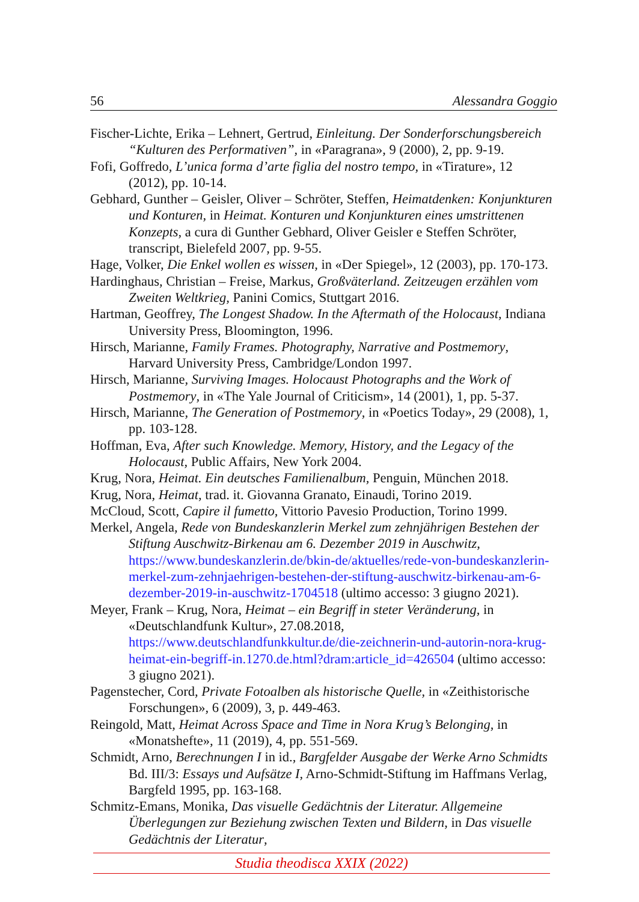56 Alessandra Goggio
Fischer-Lichte, Erika – Lehnert, Gertrud, Einleitung. Der Sonderforschungsbereich “Kulturen des Performativen”, in «Paragrana», 9 (2000), 2, pp. 9-19.
Fofi, Goffredo, L’unica forma d’arte figlia del nostro tempo, in «Tirature», 12 (2012), pp. 10-14.
Gebhard, Gunther – Geisler, Oliver – Schröter, Steffen, Heimatdenken: Konjunkturen und Konturen, in Heimat. Konturen und Konjunkturen eines umstrittenen Konzepts, a cura di Gunther Gebhard, Oliver Geisler e Steffen Schröter, transcript, Bielefeld 2007, pp. 9-55.
Hage, Volker, Die Enkel wollen es wissen, in «Der Spiegel», 12 (2003), pp. 170-173.
Hardinghaus, Christian – Freise, Markus, Großväterland. Zeitzeugen erzählen vom Zweiten Weltkrieg, Panini Comics, Stuttgart 2016.
Hartman, Geoffrey, The Longest Shadow. In the Aftermath of the Holocaust, Indiana University Press, Bloomington, 1996.
Hirsch, Marianne, Family Frames. Photography, Narrative and Postmemory, Harvard University Press, Cambridge/London 1997.
Hirsch, Marianne, Surviving Images. Holocaust Photographs and the Work of Postmemory, in «The Yale Journal of Criticism», 14 (2001), 1, pp. 5-37.
Hirsch, Marianne, The Generation of Postmemory, in «Poetics Today», 29 (2008), 1, pp. 103-128.
Hoffman, Eva, After such Knowledge. Memory, History, and the Legacy of the Holocaust, Public Affairs, New York 2004.
Krug, Nora, Heimat. Ein deutsches Familienalbum, Penguin, München 2018.
Krug, Nora, Heimat, trad. it. Giovanna Granato, Einaudi, Torino 2019.
McCloud, Scott, Capire il fumetto, Vittorio Pavesio Production, Torino 1999.
Merkel, Angela, Rede von Bundeskanzlerin Merkel zum zehnjährigen Bestehen der Stiftung Auschwitz-Birkenau am 6. Dezember 2019 in Auschwitz, https://www.bundeskanzlerin.de/bkin-de/aktuelles/rede-von-bundeskanzlerin-merkel-zum-zehnjaehrigen-bestehen-der-stiftung-auschwitz-birkenau-am-6-dezember-2019-in-auschwitz-1704518 (ultimo accesso: 3 giugno 2021).
Meyer, Frank – Krug, Nora, Heimat – ein Begriff in steter Veränderung, in «Deutschlandfunk Kultur», 27.08.2018, https://www.deutschlandfunkkultur.de/die-zeichnerin-und-autorin-nora-krug-heimat-ein-begriff-in.1270.de.html?dram:article_id=426504 (ultimo accesso: 3 giugno 2021).
Pagenstecher, Cord, Private Fotoalben als historische Quelle, in «Zeithistorische Forschungen», 6 (2009), 3, p. 449-463.
Reingold, Matt, Heimat Across Space and Time in Nora Krug’s Belonging, in «Monatshefte», 11 (2019), 4, pp. 551-569.
Schmidt, Arno, Berechnungen I in id., Bargfelder Ausgabe der Werke Arno Schmidts Bd. III/3: Essays und Aufsätze I, Arno-Schmidt-Stiftung im Haffmans Verlag, Bargfeld 1995, pp. 163-168.
Schmitz-Emans, Monika, Das visuelle Gedächtnis der Literatur. Allgemeine Überlegungen zur Beziehung zwischen Texten und Bildern, in Das visuelle Gedächtnis der Literatur,
Studia theodisca XXIX (2022)